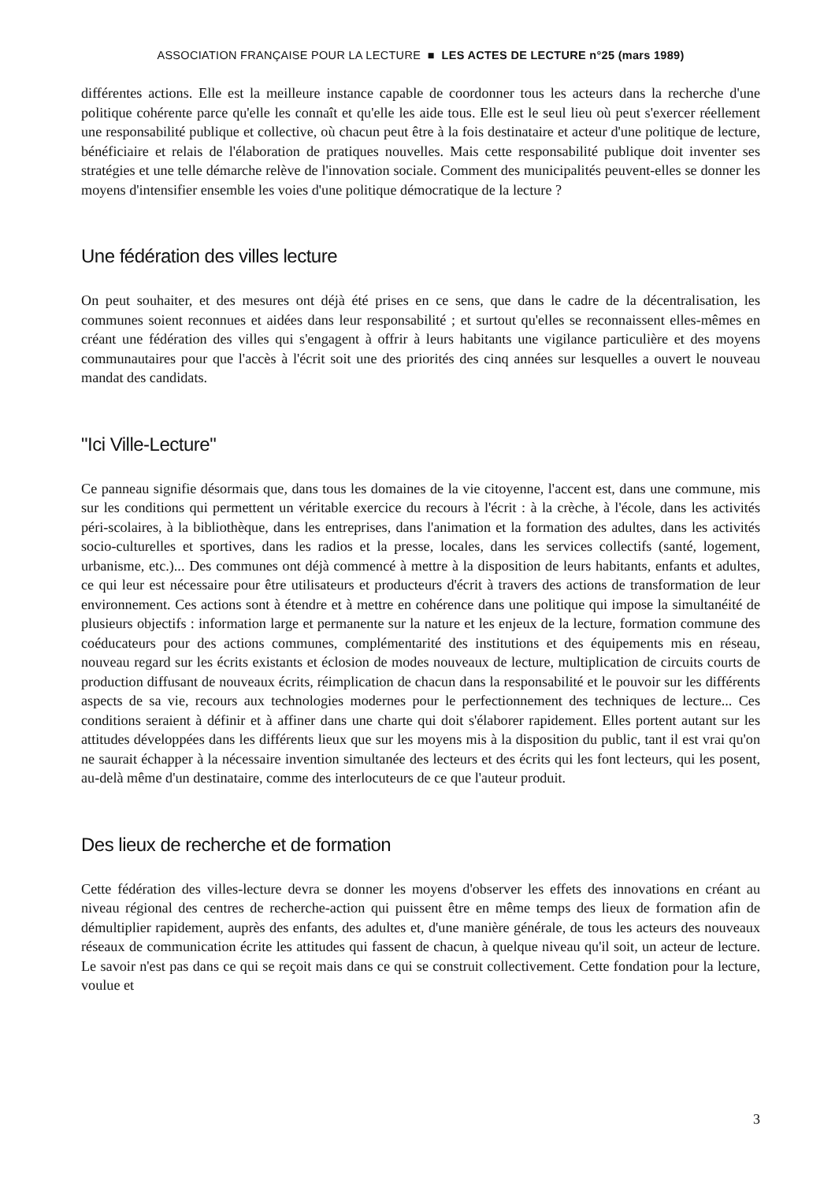ASSOCIATION FRANÇAISE POUR LA LECTURE ■ LES ACTES DE LECTURE n°25 (mars 1989)
différentes actions. Elle est la meilleure instance capable de coordonner tous les acteurs dans la recherche d'une politique cohérente parce qu'elle les connaît et qu'elle les aide tous. Elle est le seul lieu où peut s'exercer réellement une responsabilité publique et collective, où chacun peut être à la fois destinataire et acteur d'une politique de lecture, bénéficiaire et relais de l'élaboration de pratiques nouvelles. Mais cette responsabilité publique doit inventer ses stratégies et une telle démarche relève de l'innovation sociale. Comment des municipalités peuvent-elles se donner les moyens d'intensifier ensemble les voies d'une politique démocratique de la lecture ?
Une fédération des villes lecture
On peut souhaiter, et des mesures ont déjà été prises en ce sens, que dans le cadre de la décentralisation, les communes soient reconnues et aidées dans leur responsabilité ; et surtout qu'elles se reconnaissent elles-mêmes en créant une fédération des villes qui s'engagent à offrir à leurs habitants une vigilance particulière et des moyens communautaires pour que l'accès à l'écrit soit une des priorités des cinq années sur lesquelles a ouvert le nouveau mandat des candidats.
"Ici Ville-Lecture"
Ce panneau signifie désormais que, dans tous les domaines de la vie citoyenne, l'accent est, dans une commune, mis sur les conditions qui permettent un véritable exercice du recours à l'écrit : à la crèche, à l'école, dans les activités péri-scolaires, à la bibliothèque, dans les entreprises, dans l'animation et la formation des adultes, dans les activités socio-culturelles et sportives, dans les radios et la presse, locales, dans les services collectifs (santé, logement, urbanisme, etc.)... Des communes ont déjà commencé à mettre à la disposition de leurs habitants, enfants et adultes, ce qui leur est nécessaire pour être utilisateurs et producteurs d'écrit à travers des actions de transformation de leur environnement. Ces actions sont à étendre et à mettre en cohérence dans une politique qui impose la simultanéité de plusieurs objectifs : information large et permanente sur la nature et les enjeux de la lecture, formation commune des coéducateurs pour des actions communes, complémentarité des institutions et des équipements mis en réseau, nouveau regard sur les écrits existants et éclosion de modes nouveaux de lecture, multiplication de circuits courts de production diffusant de nouveaux écrits, réimplication de chacun dans la responsabilité et le pouvoir sur les différents aspects de sa vie, recours aux technologies modernes pour le perfectionnement des techniques de lecture... Ces conditions seraient à définir et à affiner dans une charte qui doit s'élaborer rapidement. Elles portent autant sur les attitudes développées dans les différents lieux que sur les moyens mis à la disposition du public, tant il est vrai qu'on ne saurait échapper à la nécessaire invention simultanée des lecteurs et des écrits qui les font lecteurs, qui les posent, au-delà même d'un destinataire, comme des interlocuteurs de ce que l'auteur produit.
Des lieux de recherche et de formation
Cette fédération des villes-lecture devra se donner les moyens d'observer les effets des innovations en créant au niveau régional des centres de recherche-action qui puissent être en même temps des lieux de formation afin de démultiplier rapidement, auprès des enfants, des adultes et, d'une manière générale, de tous les acteurs des nouveaux réseaux de communication écrite les attitudes qui fassent de chacun, à quelque niveau qu'il soit, un acteur de lecture. Le savoir n'est pas dans ce qui se reçoit mais dans ce qui se construit collectivement. Cette fondation pour la lecture, voulue et
3